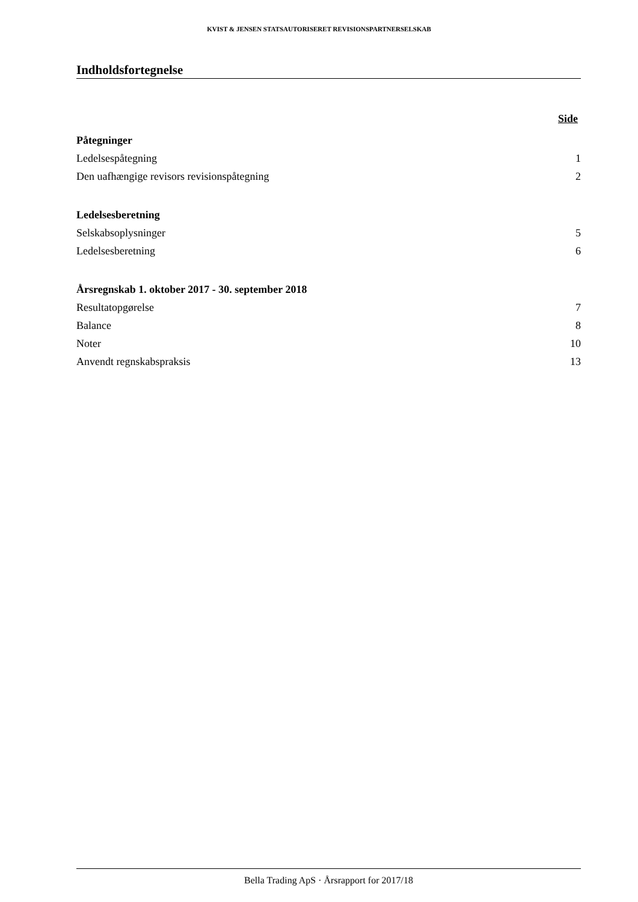KVIST & JENSEN STATSAUTORISERET REVISIONSPARTNERSELSKAB
Indholdsfortegnelse
Side
Påtegninger
Ledelsespåtegning 1
Den uafhængige revisors revisionspåtegning 2
Ledelsesberetning
Selskabsoplysninger 5
Ledelsesberetning 6
Årsregnskab 1. oktober 2017 - 30. september 2018
Resultatopgørelse 7
Balance 8
Noter 10
Anvendt regnskabspraksis 13
Bella Trading ApS · Årsrapport for 2017/18